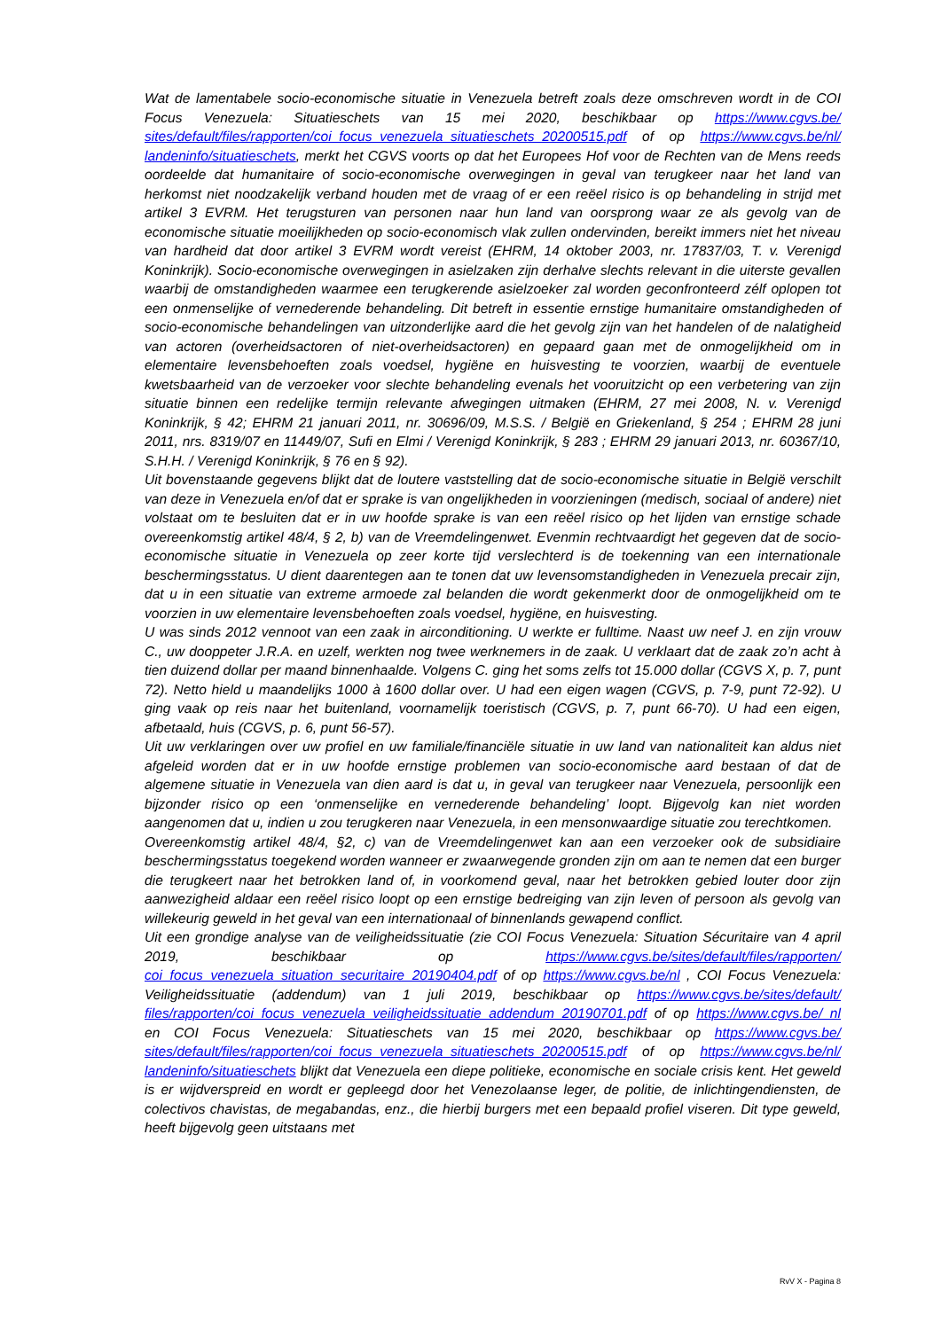Wat de lamentabele socio-economische situatie in Venezuela betreft zoals deze omschreven wordt in de COI Focus Venezuela: Situatieschets van 15 mei 2020, beschikbaar op https://www.cgvs.be/ sites/default/files/rapporten/coi_focus_venezuela_situatieschets_20200515.pdf of op https://www.cgvs.be/nl/ landeninfo/situatieschets, merkt het CGVS voorts op dat het Europees Hof voor de Rechten van de Mens reeds oordeelde dat humanitaire of socio-economische overwegingen in geval van terugkeer naar het land van herkomst niet noodzakelijk verband houden met de vraag of er een reëel risico is op behandeling in strijd met artikel 3 EVRM. Het terugsturen van personen naar hun land van oorsprong waar ze als gevolg van de economische situatie moeilijkheden op socio-economisch vlak zullen ondervinden, bereikt immers niet het niveau van hardheid dat door artikel 3 EVRM wordt vereist (EHRM, 14 oktober 2003, nr. 17837/03, T. v. Verenigd Koninkrijk). Socio-economische overwegingen in asielzaken zijn derhalve slechts relevant in die uiterste gevallen waarbij de omstandigheden waarmee een terugkerende asielzoeker zal worden geconfronteerd zélf oplopen tot een onmenselijke of vernederende behandeling. Dit betreft in essentie ernstige humanitaire omstandigheden of socio-economische behandelingen van uitzonderlijke aard die het gevolg zijn van het handelen of de nalatigheid van actoren (overheidsactoren of niet-overheidsactoren) en gepaard gaan met de onmogelijkheid om in elementaire levensbehoeften zoals voedsel, hygiëne en huisvesting te voorzien, waarbij de eventuele kwetsbaarheid van de verzoeker voor slechte behandeling evenals het vooruitzicht op een verbetering van zijn situatie binnen een redelijke termijn relevante afwegingen uitmaken (EHRM, 27 mei 2008, N. v. Verenigd Koninkrijk, § 42; EHRM 21 januari 2011, nr. 30696/09, M.S.S. / België en Griekenland, § 254 ; EHRM 28 juni 2011, nrs. 8319/07 en 11449/07, Sufi en Elmi / Verenigd Koninkrijk, § 283 ; EHRM 29 januari 2013, nr. 60367/10, S.H.H. / Verenigd Koninkrijk, § 76 en § 92).
Uit bovenstaande gegevens blijkt dat de loutere vaststelling dat de socio-economische situatie in België verschilt van deze in Venezuela en/of dat er sprake is van ongelijkheden in voorzieningen (medisch, sociaal of andere) niet volstaat om te besluiten dat er in uw hoofde sprake is van een reëel risico op het lijden van ernstige schade overeenkomstig artikel 48/4, § 2, b) van de Vreemdelingenwet. Evenmin rechtvaardigt het gegeven dat de socio-economische situatie in Venezuela op zeer korte tijd verslechterd is de toekenning van een internationale beschermingsstatus. U dient daarentegen aan te tonen dat uw levensomstandigheden in Venezuela precair zijn, dat u in een situatie van extreme armoede zal belanden die wordt gekenmerkt door de onmogelijkheid om te voorzien in uw elementaire levensbehoeften zoals voedsel, hygiëne, en huisvesting.
U was sinds 2012 vennoot van een zaak in airconditioning. U werkte er fulltime. Naast uw neef J. en zijn vrouw C., uw dooppeter J.R.A. en uzelf, werkten nog twee werknemers in de zaak. U verklaart dat de zaak zo’n acht à tien duizend dollar per maand binnenhaalde. Volgens C. ging het soms zelfs tot 15.000 dollar (CGVS X, p. 7, punt 72). Netto hield u maandelijks 1000 à 1600 dollar over. U had een eigen wagen (CGVS, p. 7-9, punt 72-92). U ging vaak op reis naar het buitenland, voornamelijk toeristisch (CGVS, p. 7, punt 66-70). U had een eigen, afbetaald, huis (CGVS, p. 6, punt 56-57).
Uit uw verklaringen over uw profiel en uw familiale/financiële situatie in uw land van nationaliteit kan aldus niet afgeleid worden dat er in uw hoofde ernstige problemen van socio-economische aard bestaan of dat de algemene situatie in Venezuela van dien aard is dat u, in geval van terugkeer naar Venezuela, persoonlijk een bijzonder risico op een ‘onmenselijke en vernederende behandeling’ loopt. Bijgevolg kan niet worden aangenomen dat u, indien u zou terugkeren naar Venezuela, in een mensonwaardige situatie zou terechtkomen.
Overeenkomstig artikel 48/4, §2, c) van de Vreemdelingenwet kan aan een verzoeker ook de subsidiaire beschermingsstatus toegekend worden wanneer er zwaarwegende gronden zijn om aan te nemen dat een burger die terugkeert naar het betrokken land of, in voorkomend geval, naar het betrokken gebied louter door zijn aanwezigheid aldaar een reëel risico loopt op een ernstige bedreiging van zijn leven of persoon als gevolg van willekeurig geweld in het geval van een internationaal of binnenlands gewapend conflict.
Uit een grondige analyse van de veiligheidssituatie (zie COI Focus Venezuela: Situation Sécuritaire van 4 april 2019, beschikbaar op https://www.cgvs.be/sites/default/files/rapporten/ coi_focus_venezuela_situation_securitaire_20190404.pdf of op https://www.cgvs.be/nl , COI Focus Venezuela: Veiligheidssituatie (addendum) van 1 juli 2019, beschikbaar op https://www.cgvs.be/sites/default/ files/rapporten/coi_focus_venezuela_veiligheidssituatie_addendum_20190701.pdf of op https://www.cgvs.be/ nl en COI Focus Venezuela: Situatieschets van 15 mei 2020, beschikbaar op https://www.cgvs.be/ sites/default/files/rapporten/coi_focus_venezuela_situatieschets_20200515.pdf of op https://www.cgvs.be/nl/ landeninfo/situatieschets blijkt dat Venezuela een diepe politieke, economische en sociale crisis kent. Het geweld is er wijdverspreid en wordt er gepleegd door het Venezolaanse leger, de politie, de inlichtingendiensten, de colectivos chavistas, de megabandas, enz., die hierbij burgers met een bepaald profiel viseren. Dit type geweld, heeft bijgevolg geen uitstaans met
RvV X - Pagina 8